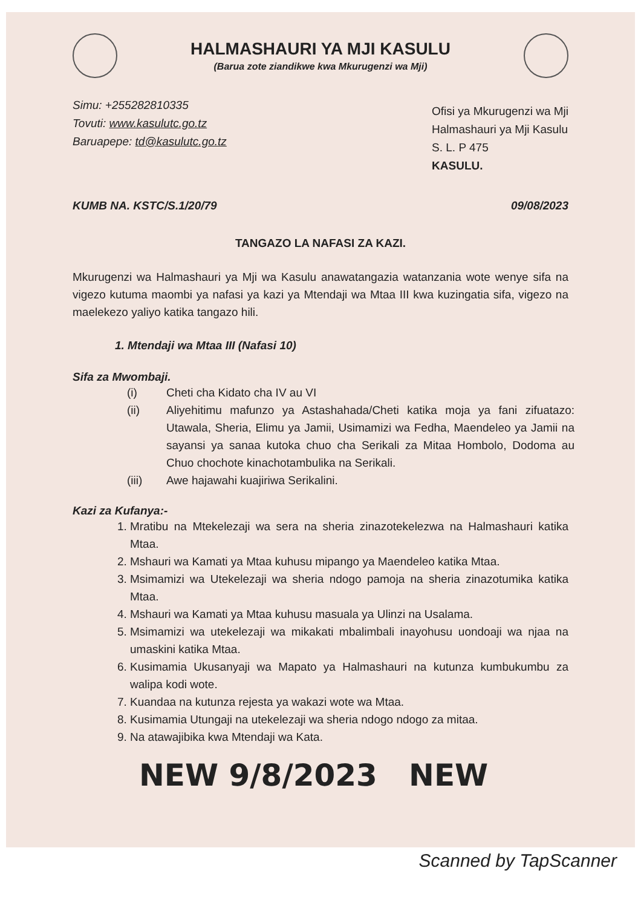HALMASHAURI YA MJI KASULU
(Barua zote ziandikwe kwa Mkurugenzi wa Mji)
Simu: +255282810335
Tovuti: www.kasulutc.go.tz
Baruapepe: td@kasulutc.go.tz
Ofisi ya Mkurugenzi wa Mji
Halmashauri ya Mji Kasulu
S. L. P 475
KASULU.
KUMB NA. KSTC/S.1/20/79 09/08/2023
TANGAZO LA NAFASI ZA KAZI.
Mkurugenzi wa Halmashauri ya Mji wa Kasulu anawatangazia watanzania wote wenye sifa na vigezo kutuma maombi ya nafasi ya kazi ya Mtendaji wa Mtaa III kwa kuzingatia sifa, vigezo na maelekezo yaliyo katika tangazo hili.
1. Mtendaji wa Mtaa III (Nafasi 10)
Sifa za Mwombaji.
| (i) | Cheti cha Kidato cha IV au VI |
| (ii) | Aliyehitimu mafunzo ya Astashahada/Cheti katika moja ya fani zifuatazo: Utawala, Sheria, Elimu ya Jamii, Usimamizi wa Fedha, Maendeleo ya Jamii na sayansi ya sanaa kutoka chuo cha Serikali za Mitaa Hombolo, Dodoma au Chuo chochote kinachotambulika na Serikali. |
| (iii) | Awe hajawahi kuajiriwa Serikalini. |
Kazi za Kufanya:-
1. Mratibu na Mtekelezaji wa sera na sheria zinazotekelezwa na Halmashauri katika Mtaa.
2. Mshauri wa Kamati ya Mtaa kuhusu mipango ya Maendeleo katika Mtaa.
3. Msimamizi wa Utekelezaji wa sheria ndogo pamoja na sheria zinazotumika katika Mtaa.
4. Mshauri wa Kamati ya Mtaa kuhusu masuala ya Ulinzi na Usalama.
5. Msimamizi wa utekelezaji wa mikakati mbalimbali inayohusu uondoaji wa njaa na umaskini katika Mtaa.
6. Kusimamia Ukusanyaji wa Mapato ya Halmashauri na kutunza kumbukumbu za walipa kodi wote.
7. Kuandaa na kutunza rejesta ya wakazi wote wa Mtaa.
8. Kusimamia Utungaji na utekelezaji wa sheria ndogo ndogo za mitaa.
9. Na atawajibika kwa Mtendaji wa Kata.
NEW 9/8/2023 NEW
Scanned by TapScanner